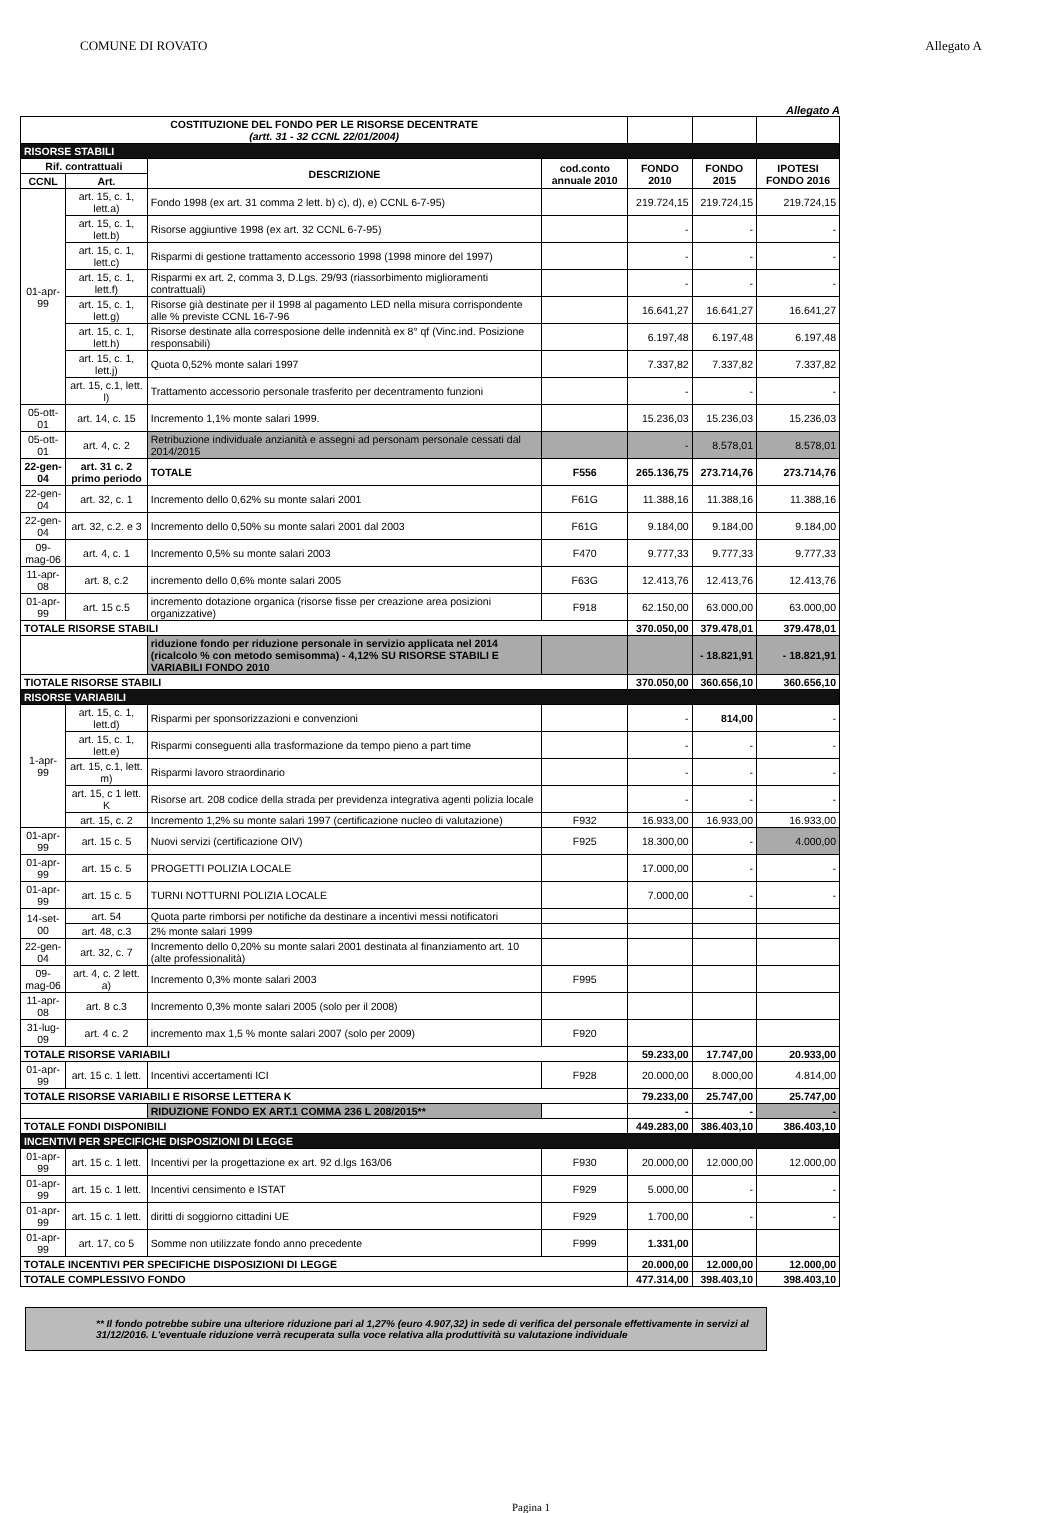COMUNE DI ROVATO Allegato A
Allegato A
| COSTITUZIONE DEL FONDO PER LE RISORSE DECENTRATE (artt. 31 - 32 CCNL 22/01/2004) | | | | | | |
| RISORSE STABILI | | | | | | |
| Rif. contrattuali | | DESCRIZIONE | cod.conto annuale 2010 | FONDO 2010 | FONDO 2015 | IPOTESI FONDO 2016 |
| CCNL | Art. | | | | | |
| 01-apr-99 | art. 15, c. 1, lett.a) | Fondo 1998 (ex art. 31 comma 2 lett. b) c), d), e) CCNL 6-7-95) | | 219.724,15 | 219.724,15 | 219.724,15 |
| | art. 15, c. 1, lett.b) | Risorse aggiuntive 1998 (ex art. 32 CCNL 6-7-95) | | - | - | - |
| | art. 15, c. 1, lett.c) | Risparmi di gestione trattamento accessorio 1998 (1998 minore del 1997) | | - | - | - |
| | art. 15, c. 1, lett.f) | Risparmi ex art. 2, comma 3, D.Lgs. 29/93 (riassorbimento miglioramenti contrattuali) | | - | - | - |
| | art. 15, c. 1, lett.g) | Risorse già destinate per il 1998 al pagamento LED nella misura corrispondente alle % previste CCNL 16-7-96 | | 16.641,27 | 16.641,27 | 16.641,27 |
| | art. 15, c. 1, lett.h) | Risorse destinate alla corresposione delle indennità ex 8° qf (Vinc.ind. Posizione responsabili) | | 6.197,48 | 6.197,48 | 6.197,48 |
| | art. 15, c. 1, lett.j) | Quota 0,52% monte salari 1997 | | 7.337,82 | 7.337,82 | 7.337,82 |
| | art. 15, c.1, lett. l) | Trattamento accessorio personale trasferito per decentramento funzioni | | - | - | - |
| 05-ott-01 | art. 14, c. 15 | Incremento 1,1% monte salari 1999. | | 15.236,03 | 15.236,03 | 15.236,03 |
| 05-ott-01 | art. 4, c. 2 | Retribuzione individuale anzianità e assegni ad personam personale cessati dal 2014/2015 | | - | 8.578,01 | 8.578,01 |
| 22-gen-04 | art. 31 c. 2 primo periodo | TOTALE | F556 | 265.136,75 | 273.714,76 | 273.714,76 |
| 22-gen-04 | art. 32, c. 1 | Incremento dello 0,62% su monte salari 2001 | F61G | 11.388,16 | 11.388,16 | 11.388,16 |
| 22-gen-04 | art. 32, c.2. e 3 | Incremento dello 0,50% su monte salari 2001 dal 2003 | F61G | 9.184,00 | 9.184,00 | 9.184,00 |
| 09-mag-06 | art. 4, c. 1 | Incremento 0,5% su monte salari 2003 | F470 | 9.777,33 | 9.777,33 | 9.777,33 |
| 11-apr-08 | art. 8, c.2 | incremento dello 0,6% monte salari 2005 | F63G | 12.413,76 | 12.413,76 | 12.413,76 |
| 01-apr-99 | art. 15 c.5 | incremento dotazione organica (risorse fisse per creazione area posizioni organizzative) | F918 | 62.150,00 | 63.000,00 | 63.000,00 |
| TOTALE RISORSE STABILI | | | | 370.050,00 | 379.478,01 | 379.478,01 |
| | | riduzione fondo per riduzione personale in servizio applicata nel 2014 (ricalcolo % con metodo semisomma) - 4,12% SU RISORSE STABILI E VARIABILI FONDO 2010 | | | - 18.821,91 | - 18.821,91 |
| TIOTALE RISORSE STABILI | | | | 370.050,00 | 360.656,10 | 360.656,10 |
| RISORSE VARIABILI | | | | | | |
| 1-apr-99 | art. 15, c. 1, lett.d) | Risparmi per sponsorizzazioni e convenzioni | | - | 814,00 | - |
| | art. 15, c. 1, lett.e) | Risparmi conseguenti alla trasformazione da tempo pieno a part time | | - | - | - |
| | art. 15, c.1, lett. m) | Risparmi lavoro straordinario | | - | - | - |
| | art. 15, c 1 lett. K | Risorse art. 208 codice della strada per previdenza integrativa agenti polizia locale | | - | - | - |
| | art. 15, c. 2 | Incremento 1,2% su monte salari 1997 (certificazione nucleo di valutazione) | F932 | 16.933,00 | 16.933,00 | 16.933,00 |
| 01-apr-99 | art. 15 c. 5 | Nuovi servizi (certificazione OIV) | F925 | 18.300,00 | - | 4.000,00 |
| 01-apr-99 | art. 15 c. 5 | PROGETTI POLIZIA LOCALE | | 17.000,00 | - | - |
| 01-apr-99 | art. 15 c. 5 | TURNI NOTTURNI POLIZIA LOCALE | | 7.000,00 | - | - |
| 14-set-00 | art. 54 | Quota parte rimborsi per notifiche da destinare a incentivi messi notificatori | | | | |
| | art. 48, c.3 | 2% monte salari 1999 | | | | |
| 22-gen-04 | art. 32, c. 7 | Incremento dello 0,20% su monte salari 2001 destinata al finanziamento art. 10 (alte professionalità) | | | | |
| 09-mag-06 | art. 4, c. 2 lett. a) | Incremento 0,3% monte salari 2003 | F995 | | | |
| 11-apr-08 | art. 8 c.3 | Incremento 0,3% monte salari 2005 (solo per il 2008) | | | | |
| 31-lug-09 | art. 4 c. 2 | incremento max 1,5 % monte salari 2007 (solo per 2009) | F920 | | | |
| TOTALE RISORSE VARIABILI | | | | 59.233,00 | 17.747,00 | 20.933,00 |
| 01-apr-99 | art. 15 c. 1 lett. | Incentivi accertamenti ICI | F928 | 20.000,00 | 8.000,00 | 4.814,00 |
| TOTALE RISORSE VARIABILI E RISORSE LETTERA K | | | | 79.233,00 | 25.747,00 | 25.747,00 |
| | | RIDUZIONE FONDO EX ART.1 COMMA 236 L 208/2015** | | - | - | - |
| TOTALE FONDI DISPONIBILI | | | | 449.283,00 | 386.403,10 | 386.403,10 |
| INCENTIVI PER SPECIFICHE DISPOSIZIONI DI LEGGE | | | | | | |
| 01-apr-99 | art. 15 c. 1 lett. | Incentivi per la progettazione ex art. 92 d.lgs 163/06 | F930 | 20.000,00 | 12.000,00 | 12.000,00 |
| 01-apr-99 | art. 15 c. 1 lett. | Incentivi censimento e ISTAT | F929 | 5.000,00 | - | - |
| 01-apr-99 | art. 15 c. 1 lett. | diritti di soggiorno cittadini UE | F929 | 1.700,00 | - | - |
| 01-apr-99 | art. 17, co 5 | Somme non utilizzate fondo anno precedente | F999 | 1.331,00 | | |
| TOTALE INCENTIVI PER SPECIFICHE DISPOSIZIONI DI LEGGE | | | | 20.000,00 | 12.000,00 | 12.000,00 |
| TOTALE COMPLESSIVO FONDO | | | | 477.314,00 | 398.403,10 | 398.403,10 |
** Il fondo potrebbe subire una ulteriore riduzione pari al 1,27% (euro 4.907,32) in sede di verifica del personale effettivamente in servizi al 31/12/2016. L'eventuale riduzione verrà recuperata sulla voce relativa alla produttività su valutazione individuale
Pagina 1